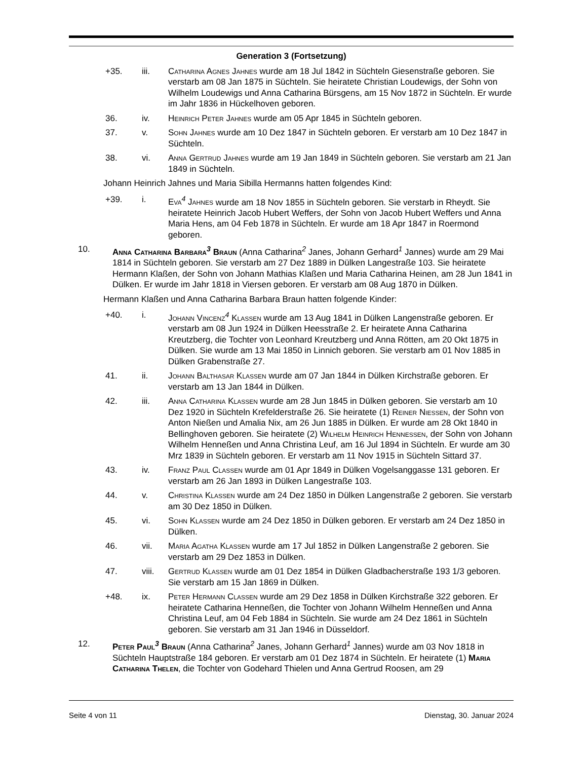Generation 3 (Fortsetzung)
+35. iii. Catharina Agnes Jahnes wurde am 18 Jul 1842 in Süchteln Giesenstraße geboren. Sie verstarb am 08 Jan 1875 in Süchteln. Sie heiratete Christian Loudewigs, der Sohn von Wilhelm Loudewigs und Anna Catharina Bürsgens, am 15 Nov 1872 in Süchteln. Er wurde im Jahr 1836 in Hückelhoven geboren.
36. iv. Heinrich Peter Jahnes wurde am 05 Apr 1845 in Süchteln geboren.
37. v. Sohn Jahnes wurde am 10 Dez 1847 in Süchteln geboren. Er verstarb am 10 Dez 1847 in Süchteln.
38. vi. Anna Gertrud Jahnes wurde am 19 Jan 1849 in Süchteln geboren. Sie verstarb am 21 Jan 1849 in Süchteln.
Johann Heinrich Jahnes und Maria Sibilla Hermanns hatten folgendes Kind:
+39. i. Eva<sup>4</sup> Jahnes wurde am 18 Nov 1855 in Süchteln geboren. Sie verstarb in Rheydt. Sie heiratete Heinrich Jacob Hubert Weffers, der Sohn von Jacob Hubert Weffers und Anna Maria Hens, am 04 Feb 1878 in Süchteln. Er wurde am 18 Apr 1847 in Roermond geboren.
10. Anna Catharina Barbara<sup>3</sup> Braun (Anna Catharina<sup>2</sup> Janes, Johann Gerhard<sup>1</sup> Jannes) wurde am 29 Mai 1814 in Süchteln geboren. Sie verstarb am 27 Dez 1889 in Dülken Langestraße 103. Sie heiratete Hermann Klaßen, der Sohn von Johann Mathias Klaßen und Maria Catharina Heinen, am 28 Jun 1841 in Dülken. Er wurde im Jahr 1818 in Viersen geboren. Er verstarb am 08 Aug 1870 in Dülken.
Hermann Klaßen und Anna Catharina Barbara Braun hatten folgende Kinder:
+40. i. Johann Vincenz<sup>4</sup> Klaßen wurde am 13 Aug 1841 in Dülken Langenstraße geboren. Er verstarb am 08 Jun 1924 in Dülken Heesstraße 2. Er heiratete Anna Catharina Kreutzberg, die Tochter von Leonhard Kreutzberg und Anna Rötten, am 20 Okt 1875 in Dülken. Sie wurde am 13 Mai 1850 in Linnich geboren. Sie verstarb am 01 Nov 1885 in Dülken Grabenstraße 27.
41. ii. Johann Balthasar Klaßen wurde am 07 Jan 1844 in Dülken Kirchstraße geboren. Er verstarb am 13 Jan 1844 in Dülken.
42. iii. Anna Catharina Klaßen wurde am 28 Jun 1845 in Dülken geboren. Sie verstarb am 10 Dez 1920 in Süchteln Krefelderstraße 26. Sie heiratete (1) Reiner Nießen, der Sohn von Anton Nießen und Amalia Nix, am 26 Jun 1885 in Dülken. Er wurde am 28 Okt 1840 in Bellinghoven geboren. Sie heiratete (2) Wilhelm Heinrich Henneßen, der Sohn von Johann Wilhelm Henneßen und Anna Christina Leuf, am 16 Jul 1894 in Süchteln. Er wurde am 30 Mrz 1839 in Süchteln geboren. Er verstarb am 11 Nov 1915 in Süchteln Sittard 37.
43. iv. Franz Paul Claßen wurde am 01 Apr 1849 in Dülken Vogelsanggasse 131 geboren. Er verstarb am 26 Jan 1893 in Dülken Langestraße 103.
44. v. Christina Klaßen wurde am 24 Dez 1850 in Dülken Langenstraße 2 geboren. Sie verstarb am 30 Dez 1850 in Dülken.
45. vi. Sohn Klaßen wurde am 24 Dez 1850 in Dülken geboren. Er verstarb am 24 Dez 1850 in Dülken.
46. vii. Maria Agatha Klaßen wurde am 17 Jul 1852 in Dülken Langenstraße 2 geboren. Sie verstarb am 29 Dez 1853 in Dülken.
47. viii. Gertrud Klaßen wurde am 01 Dez 1854 in Dülken Gladbacherstraße 193 1/3 geboren. Sie verstarb am 15 Jan 1869 in Dülken.
+48. ix. Peter Hermann Claßen wurde am 29 Dez 1858 in Dülken Kirchstraße 322 geboren. Er heiratete Catharina Henneßen, die Tochter von Johann Wilhelm Henneßen und Anna Christina Leuf, am 04 Feb 1884 in Süchteln. Sie wurde am 24 Dez 1861 in Süchteln geboren. Sie verstarb am 31 Jan 1946 in Düsseldorf.
12. Peter Paul<sup>3</sup> Braun (Anna Catharina<sup>2</sup> Janes, Johann Gerhard<sup>1</sup> Jannes) wurde am 03 Nov 1818 in Süchteln Hauptstraße 184 geboren. Er verstarb am 01 Dez 1874 in Süchteln. Er heiratete (1) Maria Catharina Thelen, die Tochter von Godehard Thielen und Anna Gertrud Roosen, am 29
Seite 4 von 11 Dienstag, 30. Januar 2024